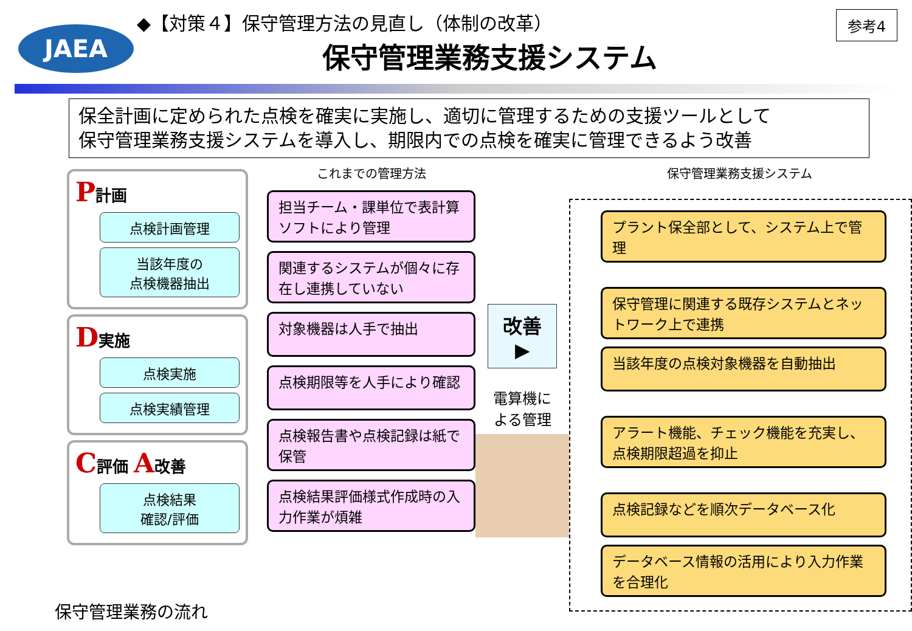JAEA
参考4
◆【対策４】保守管理方法の見直し（体制の改革）
保守管理業務支援システム
保全計画に定められた点検を確実に実施し、適切に管理するための支援ツールとして
保守管理業務支援システムを導入し、期限内での点検を確実に管理できるよう改善
P計画
点検計画管理
当該年度の
点検機器抽出
D実施
点検実施
点検実績管理
C評価 A改善
点検結果
確認/評価
これまでの管理方法
担当チーム・課単位で表計算ソフトにより管理
関連するシステムが個々に存在し連携していない
対象機器は人手で抽出
点検期限等を人手により確認
点検報告書や点検記録は紙で保管
点検結果評価様式作成時の入力作業が煩雑
改善 ▶
電算機に
よる管理
保守管理業務支援システム
プラント保全部として、システム上で管理
保守管理に関連する既存システムとネットワーク上で連携
当該年度の点検対象機器を自動抽出
アラート機能、チェック機能を充実し、点検期限超過を抑止
点検記録などを順次データベース化
データベース情報の活用により入力作業を合理化
保守管理業務の流れ